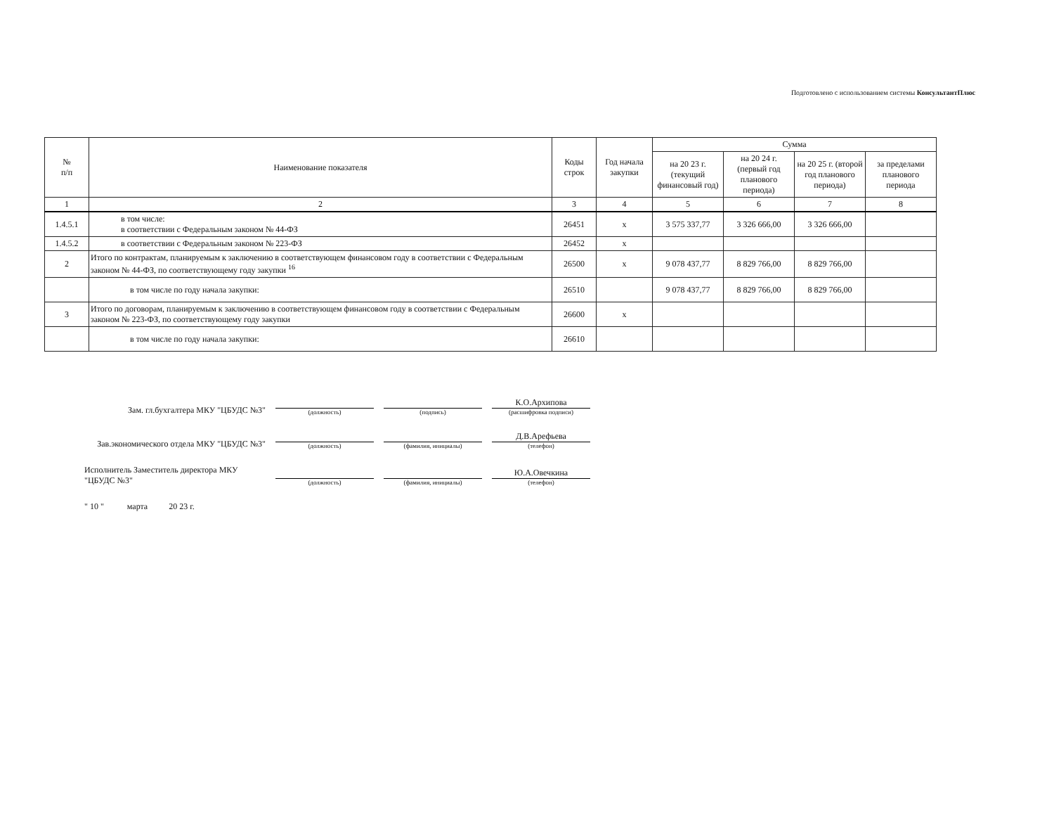Подготовлено с использованием системы КонсультантПлюс
| № п/п | Наименование показателя | Коды строк | Год начала закупки | Сумма | | | |
| --- | --- | --- | --- | --- | --- | --- | --- |
| | | | | на 20 23 г. (текущий финансовый год) | на 20 24 г. (первый год планового периода) | на 20 25 г. (второй год планового периода) | за пределами планового периода |
| 1 | 2 | 3 | 4 | 5 | 6 | 7 | 8 |
| 1.4.5.1 | в том числе: в соответствии с Федеральным законом № 44-ФЗ | 26451 | x | 3 575 337,77 | 3 326 666,00 | 3 326 666,00 | |
| 1.4.5.2 | в соответствии с Федеральным законом № 223-ФЗ | 26452 | x | | | | |
| 2 | Итого по контрактам, планируемым к заключению в соответствующем финансовом году в соответствии с Федеральным законом № 44-ФЗ, по соответствующему году закупки <sup>16</sup> | 26500 | x | 9 078 437,77 | 8 829 766,00 | 8 829 766,00 | |
| | в том числе по году начала закупки: | 26510 | | 9 078 437,77 | 8 829 766,00 | 8 829 766,00 | |
| 3 | Итого по договорам, планируемым к заключению в соответствующем финансовом году в соответствии с Федеральным законом № 223-ФЗ, по соответствующему году закупки | 26600 | x | | | | |
| | в том числе по году начала закупки: | 26610 | | | | | |
Зам. гл.бухгалтера МКУ "ЦБУДС №3"
(должность)
(подпись)
К.О.Архипова (расшифровка подписи)
Зав.экономического отдела МКУ "ЦБУДС №3"
(должность)
(фамилия, инициалы)
Д.В.Арефьева (телефон)
Исполнитель Заместитель директора МКУ "ЦБУДС №3"
(должность)
(фамилия, инициалы)
Ю.А.Овечкина (телефон)
" 10 " марта 20 23 г.